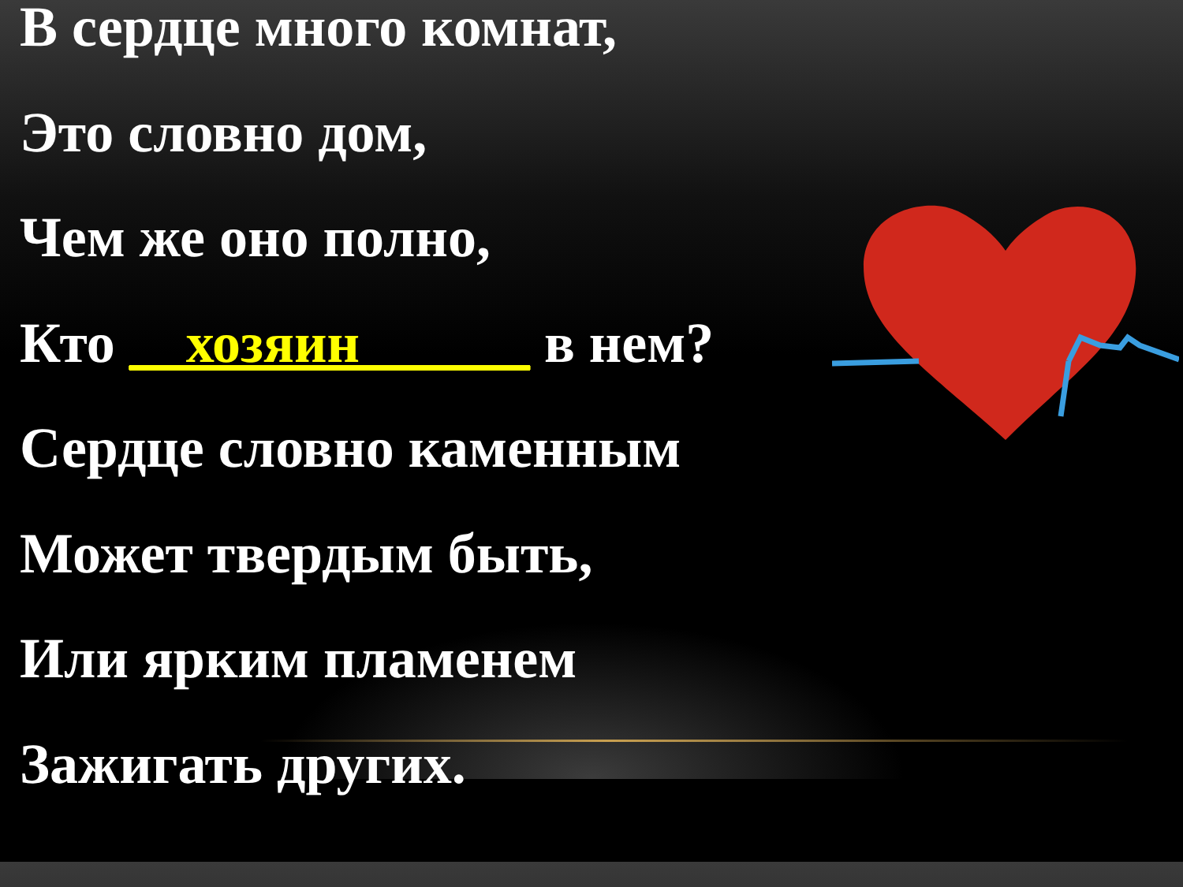В сердце много комнат,
Это словно дом,
Чем же оно полно,
Кто __хозяин______ в нем?
Сердце словно каменным
Может твердым быть,
Или ярким пламенем
Зажигать других.